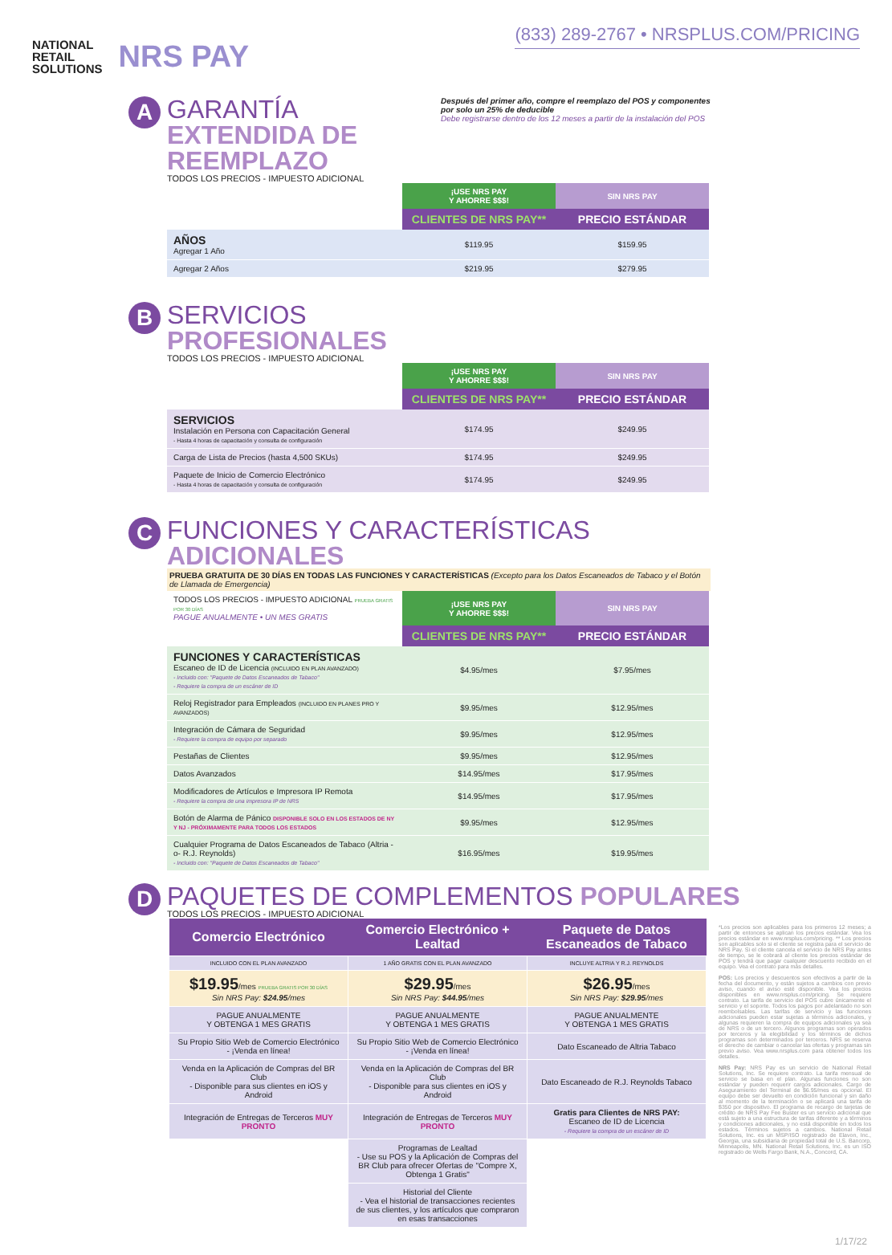NATIONAL
RETAIL
SOLUTIONS
NRS PAY
(833) 289-2767 • NRSPLUS.COM/PRICING
A
GARANTÍA
EXTENDIDA DE REEMPLAZO
TODOS LOS PRECIOS - IMPUESTO ADICIONAL
Después del primer año, compre el reemplazo del POS y componentes por solo un 25% de deducible
Debe registrarse dentro de los 12 meses a partir de la instalación del POS
| | ¡USE NRS PAY Y AHORRE $$$! | SIN NRS PAY |
| --- | --- | --- |
| | CLIENTES DE NRS PAY** | PRECIO ESTÁNDAR |
| AÑOS Agregar 1 Año | $119.95 | $159.95 |
| Agregar 2 Años | $219.95 | $279.95 |
B
SERVICIOS
PROFESIONALES
TODOS LOS PRECIOS - IMPUESTO ADICIONAL
| | ¡USE NRS PAY Y AHORRE $$$! | SIN NRS PAY |
| --- | --- | --- |
| | CLIENTES DE NRS PAY** | PRECIO ESTÁNDAR |
| SERVICIOS Instalación en Persona con Capacitación General - Hasta 4 horas de capacitación y consulta de configuración | $174.95 | $249.95 |
| Carga de Lista de Precios (hasta 4,500 SKUs) | $174.95 | $249.95 |
| Paquete de Inicio de Comercio Electrónico - Hasta 4 horas de capacitación y consulta de configuración | $174.95 | $249.95 |
C
FUNCIONES Y CARACTERÍSTICAS ADICIONALES
PRUEBA GRATUITA DE 30 DÍAS EN TODAS LAS FUNCIONES Y CARACTERÍSTICAS (Excepto para los Datos Escaneados de Tabaco y el Botón de Llamada de Emergencia)
| TODOS LOS PRECIOS - IMPUESTO ADICIONAL PRUEBA GRATIS POR 30 DÍAS PAGUE ANUALMENTE • UN MES GRATIS | ¡USE NRS PAY Y AHORRE $$$! | SIN NRS PAY |
| --- | --- | --- |
| | CLIENTES DE NRS PAY** | PRECIO ESTÁNDAR |
| FUNCIONES Y CARACTERÍSTICAS Escaneo de ID de Licencia (INCLUIDO EN PLAN AVANZADO) - Incluido con: "Paquete de Datos Escaneados de Tabaco" - Requiere la compra de un escáner de ID | $4.95/mes | $7.95/mes |
| Reloj Registrador para Empleados (INCLUIDO EN PLANES PRO Y AVANZADOS) | $9.95/mes | $12.95/mes |
| Integración de Cámara de Seguridad - Requiere la compra de equipo por separado | $9.95/mes | $12.95/mes |
| Pestañas de Clientes | $9.95/mes | $12.95/mes |
| Datos Avanzados | $14.95/mes | $17.95/mes |
| Modificadores de Artículos e Impresora IP Remota - Requiere la compra de una impresora IP de NRS | $14.95/mes | $17.95/mes |
| Botón de Alarma de Pánico DISPONIBLE SOLO EN LOS ESTADOS DE NY Y NJ - PRÓXIMAMENTE PARA TODOS LOS ESTADOS | $9.95/mes | $12.95/mes |
| Cualquier Programa de Datos Escaneados de Tabaco (Altria -o- R.J. Reynolds) - Incluido con: "Paquete de Datos Escaneados de Tabaco" | $16.95/mes | $19.95/mes |
D
PAQUETES DE COMPLEMENTOS POPULARES
TODOS LOS PRECIOS - IMPUESTO ADICIONAL
*Los precios son aplicables para los primeros 12 meses; a partir de entonces se aplican los precios estándar. Vea los precios estándar en www.nrsplus.com/pricing. ** Los precios son aplicables solo si el cliente se registra para el servicio de NRS Pay. Si el cliente cancela el servicio de NRS Pay antes de tiempo, se le cobrará al cliente los precios estándar de POS y tendrá que pagar cualquier descuento recibido en el equipo. Vea el contrato para más detalles.
POS: Los precios y descuentos son efectivos a partir de la fecha del documento, y están sujetos a cambios con previo aviso, cuando el aviso esté disponible. Vea los precios disponibles en www.nrsplus.com/pricing. Se requiere contrato. La tarifa de servicio del POS cubre únicamente el servicio y el soporte. Todos los pagos por adelantado no son reembolsables. Las tarifas de servicio y las funciones adicionales pueden estar sujetas a términos adicionales, y algunas requieren la compra de equipos adicionales ya sea de NRS o de un tercero. Algunos programas son operados por terceros y la elegibilidad y los términos de dichos programas son determinados por terceros. NRS se reserva el derecho de cambiar o cancelar las ofertas y programas sin previo aviso. Vea www.nrsplus.com para obtener todos los detalles.
NRS Pay: NRS Pay es un servicio de National Retail Solutions, Inc. Se requiere contrato. La tarifa mensual de servicio se basa en el plan. Algunas funciones no son estándar y pueden requerir cargos adicionales. Cargo de Aseguramiento del Terminal de $6.95/mes es opcional. El equipo debe ser devuelto en condición funcional y sin daño al momento de la terminación o se aplicará una tarifa de $350 por dispositivo. El programa de recargo de tarjetas de crédito de NRS Pay Fee Buster es un servicio adicional que está sujeto a una estructura de tarifas diferente y a términos y condiciones adicionales, y no está disponible en todos los estados. Términos sujetos a cambios. National Retail Solutions, Inc. es un MSP/ISO registrado de Elavon, Inc., Georgia, una subsidiaria de propiedad total de U.S. Bancorp, Minneapolis, MN. National Retail Solutions, Inc. es un ISO registrado de Wells Fargo Bank, N.A., Concord, CA.
| Comercio Electrónico | Comercio Electrónico + Lealtad | Paquete de Datos Escaneados de Tabaco |
| --- | --- | --- |
| INCLUIDO CON EL PLAN AVANZADO | 1 AÑO GRATIS CON EL PLAN AVANZADO | INCLUYE ALTRIA Y R.J. REYNOLDS |
| $19.95 /mes PRUEBA GRATIS POR 30 DÍAS Sin NRS Pay: $24.95 /mes | $29.95 /mes Sin NRS Pay: $44.95 /mes | $26.95 /mes Sin NRS Pay: $29.95 /mes |
| PAGUE ANUALMENTE Y OBTENGA 1 MES GRATIS | PAGUE ANUALMENTE Y OBTENGA 1 MES GRATIS | PAGUE ANUALMENTE Y OBTENGA 1 MES GRATIS |
| Su Propio Sitio Web de Comercio Electrónico - ¡Venda en línea! | Su Propio Sitio Web de Comercio Electrónico - ¡Venda en línea! | Dato Escaneado de Altria Tabaco |
| Venda en la Aplicación de Compras del BR Club - Disponible para sus clientes en iOS y Android | Venda en la Aplicación de Compras del BR Club - Disponible para sus clientes en iOS y Android | Dato Escaneado de R.J. Reynolds Tabaco |
| Integración de Entregas de Terceros MUY PRONTO | Integración de Entregas de Terceros MUY PRONTO | Gratis para Clientes de NRS PAY: Escaneo de ID de Licencia - Requiere la compra de un escáner de ID |
| | Programas de Lealtad - Use su POS y la Aplicación de Compras del BR Club para ofrecer Ofertas de "Compre X, Obtenga 1 Gratis" | |
| | Historial del Cliente - Vea el historial de transacciones recientes de sus clientes, y los artículos que compraron en esas transacciones | |
1/17/22